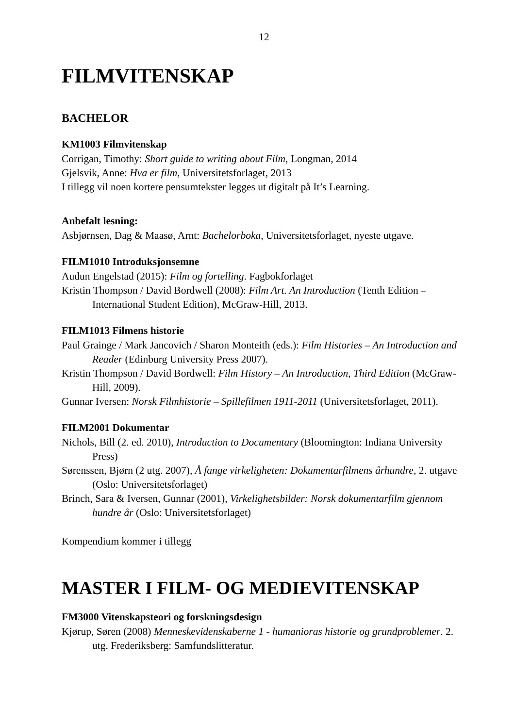12
FILMVITENSKAP
BACHELOR
KM1003 Filmvitenskap
Corrigan, Timothy: Short guide to writing about Film, Longman, 2014
Gjelsvik, Anne: Hva er film, Universitetsforlaget, 2013
I tillegg vil noen kortere pensumtekster legges ut digitalt på It’s Learning.
Anbefalt lesning:
Asbjørnsen, Dag & Maasø, Arnt: Bachelorboka, Universitetsforlaget, nyeste utgave.
FILM1010 Introduksjonsemne
Audun Engelstad (2015): Film og fortelling. Fagbokforlaget
Kristin Thompson / David Bordwell (2008): Film Art. An Introduction (Tenth Edition – International Student Edition), McGraw-Hill, 2013.
FILM1013 Filmens historie
Paul Grainge / Mark Jancovich / Sharon Monteith (eds.): Film Histories – An Introduction and Reader (Edinburg University Press 2007).
Kristin Thompson / David Bordwell: Film History – An Introduction, Third Edition (McGraw-Hill, 2009).
Gunnar Iversen: Norsk Filmhistorie – Spillefilmen 1911-2011 (Universitetsforlaget, 2011).
FILM2001 Dokumentar
Nichols, Bill (2. ed. 2010), Introduction to Documentary (Bloomington: Indiana University Press)
Sørenssen, Bjørn (2 utg. 2007), Å fange virkeligheten: Dokumentarfilmens århundre, 2. utgave (Oslo: Universitetsforlaget)
Brinch, Sara & Iversen, Gunnar (2001), Virkelighetsbilder: Norsk dokumentarfilm gjennom hundre år (Oslo: Universitetsforlaget)
Kompendium kommer i tillegg
MASTER I FILM- OG MEDIEVITENSKAP
FM3000 Vitenskapsteori og forskningsdesign
Kjørup, Søren (2008) Menneskevidenskaberne 1 - humanioras historie og grundproblemer. 2. utg. Frederiksberg: Samfundslitteratur.